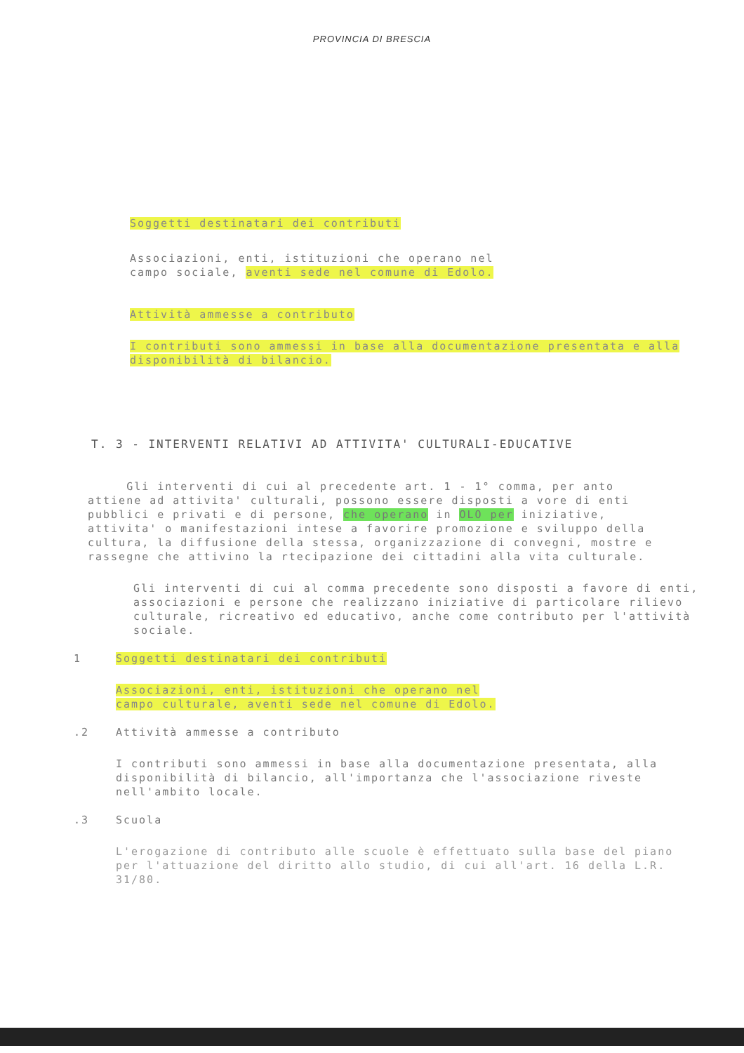PROVINCIA DI BRESCIA
Soggetti destinatari dei contributi
Associazioni, enti, istituzioni che operano nel
campo sociale, aventi sede nel comune di Edolo.
Attività ammesse a contributo
I contributi sono ammessi in base alla documentazione presentata e alla disponibilità di bilancio.
T. 3 - INTERVENTI RELATIVI AD ATTIVITA' CULTURALI-EDUCATIVE
Gli interventi di cui al precedente art. 1 - 1° comma, per anto attiene ad attivita' culturali, possono essere disposti a vore di enti pubblici e privati e di persone, che operano in OLO per iniziative, attivita' o manifestazioni intese a favorire promozione e sviluppo della cultura, la diffusione della stessa, organizzazione di convegni, mostre e rassegne che attivino la rtecipazione dei cittadini alla vita culturale.
Gli interventi di cui al comma precedente sono disposti a favore di enti, associazioni e persone che realizzano iniziative di particolare rilievo culturale, ricreativo ed educativo, anche come contributo per l'attività sociale.
1 Soggetti destinatari dei contributi
Associazioni, enti, istituzioni che operano nel
campo culturale, aventi sede nel comune di Edolo.
.2 Attività ammesse a contributo
I contributi sono ammessi in base alla documentazione presentata, alla disponibilità di bilancio, all'importanza che l'associazione riveste nell'ambito locale.
.3 Scuola
L'erogazione di contributo alle scuole è effettuato sulla base del piano per l'attuazione del diritto allo studio, di cui all'art. 16 della L.R. 31/80.